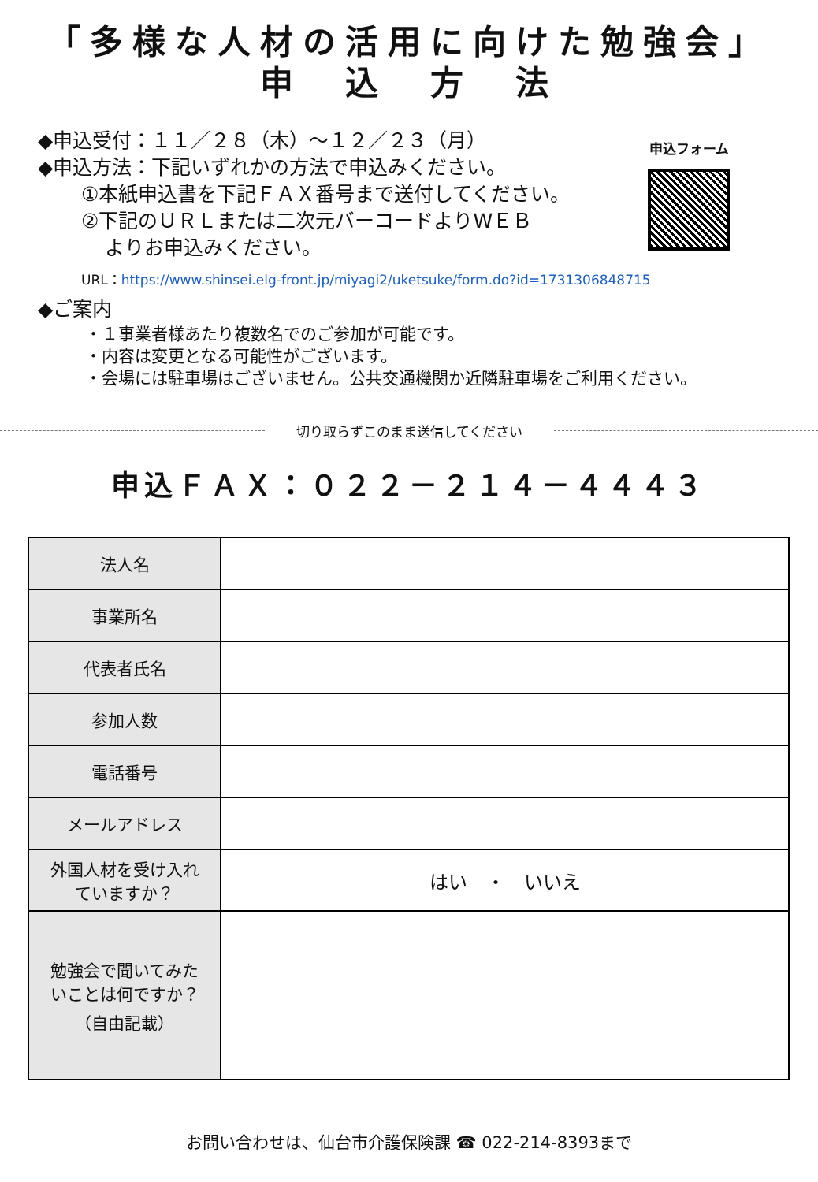「多様な人材の活用に向けた勉強会」
申　込　方　法
申込フォーム
◆申込受付：１１／２８（木）～１２／２３（月）
◆申込方法：下記いずれかの方法で申込みください。
①本紙申込書を下記ＦＡＸ番号まで送付してください。
②下記のＵＲＬまたは二次元バーコードよりWＥＢ
よりお申込みください。
URL：https://www.shinsei.elg-front.jp/miyagi2/uketsuke/form.do?id=1731306848715
◆ご案内
・１事業者様あたり複数名でのご参加が可能です。
・内容は変更となる可能性がございます。
・会場には駐車場はございません。公共交通機関か近隣駐車場をご利用ください。
切り取らずこのまま送信してください
申込ＦＡＸ：０２２－２１４－４４４３
| 法人名 | |
| 事業所名 | |
| 代表者氏名 | |
| 参加人数 | |
| 電話番号 | |
| メールアドレス | |
| 外国人材を受け入れ ていますか？ | はい ・ いいえ |
| 勉強会で聞いてみた いことは何ですか？ （自由記載） | |
お問い合わせは、仙台市介護保険課 ☎ 022-214-8393まで